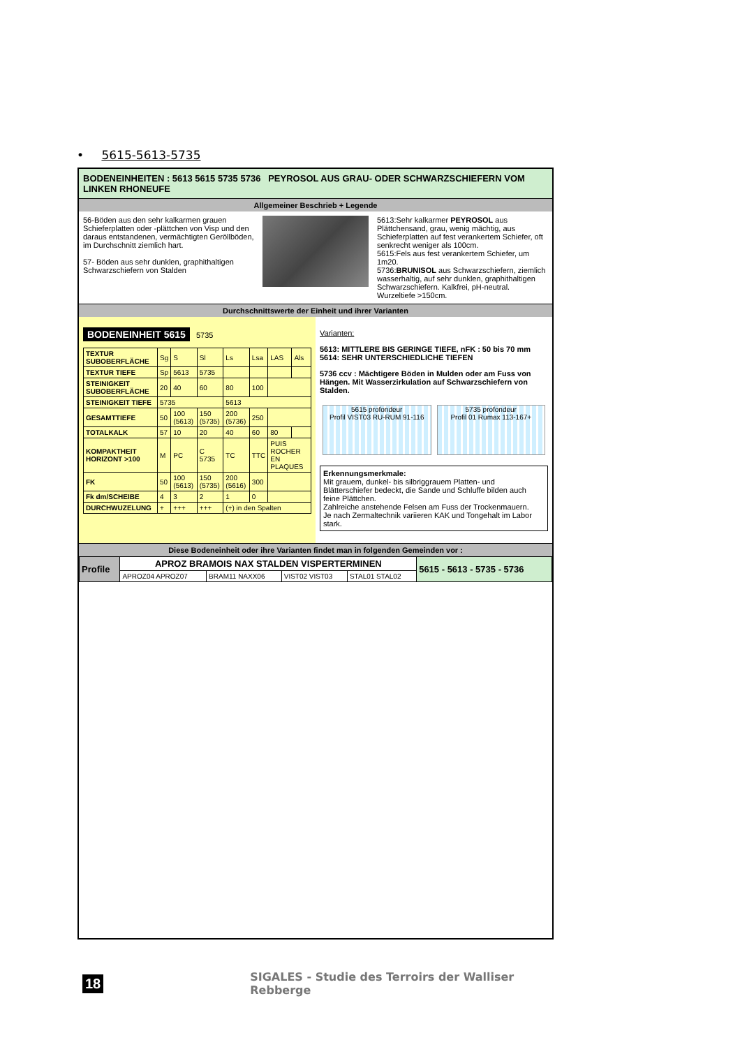• 5615-5613-5735
BODENEINHEITEN : 5613 5615 5735 5736 PEYROSOL AUS GRAU- ODER SCHWARZSCHIEFERN VOM LINKEN RHONEUFE
Allgemeiner Beschrieb + Legende
56-Böden aus den sehr kalkarmen grauen Schieferplatten oder -plättchen von Visp und den daraus entstandenen, vermächtigten Geröllböden, im Durchschnitt ziemlich hart.
57- Böden aus sehr dunklen, graphithaltigen Schwarzschiefern von Stalden
5613:Sehr kalkarmer PEYROSOL aus Plättchensand, grau, wenig mächtig, aus Schieferplatten auf fest verankertem Schiefer, oft senkrecht weniger als 100cm.
5615:Fels aus fest verankertem Schiefer, um 1m20.
5736:BRUNISOL aus Schwarzschiefern, ziemlich wasserhaltig, auf sehr dunklen, graphithaltigen Schwarzschiefern. Kalkfrei, pH-neutral. Wurzeltiefe >150cm.
Durchschnittswerte der Einheit und ihrer Varianten
BODENEINHEIT 5615 5735
| TEXTUR SUBOBERFLÄCHE | Sg | S | Sl | Ls | Lsa | LAS | Als |
| TEXTUR TIEFE | Sp | 5613 | 5735 | | | | |
| STEINIGKEIT SUBOBERFLÄCHE | 20 | 40 | 60 | 80 | 100 | | |
| STEINIGKEIT TIEFE | 5735 | | | 5613 | | | |
| GESAMTTIEFE | 50 | 100 (5613) | 150 (5735) | 200 (5736) | 250 | | |
| TOTALKALK | 57 | 10 | 20 | 40 | 60 | 80 | |
| KOMPAKTHEIT HORIZONT >100 | M | PC | C 5735 | TC | TTC | PUIS ROCHER EN PLAQUES | |
| FK | 50 | 100 (5613) | 150 (5735) | 200 (5616) | 300 | | |
| Fk dm/SCHEIBE | 4 | 3 | 2 | 1 | 0 | | |
| DURCHWUZELUNG | + | +++ | +++ | (+) in den Spalten | | | |
Varianten:
5613: MITTLERE BIS GERINGE TIEFE, nFK : 50 bis 70 mm
5614: SEHR UNTERSCHIEDLICHE TIEFEN
5736 ccv : Mächtigere Böden in Mulden oder am Fuss von Hängen. Mit Wasserzirkulation auf Schwarzschiefern von Stalden.
5615 profondeur
Profil VIST03 RU-RUM 91-116
5735 profondeur
Profil 01 Rumax 113-167+
Erkennungsmerkmale:
Mit grauem, dunkel- bis silbriggrauem Platten- und Blätterschiefer bedeckt, die Sande und Schluffe bilden auch feine Plättchen.
Zahlreiche anstehende Felsen am Fuss der Trockenmauern.
Je nach Zermaltechnik variieren KAK und Tongehalt im Labor stark.
Diese Bodeneinheit oder ihre Varianten findet man in folgenden Gemeinden vor :
| Profile | APROZ BRAMOIS NAX STALDEN VISPERTERMINEN | | | | 5615 - 5613 - 5735 - 5736 |
| | APROZ04 APROZ07 | BRAM11 NAXX06 | VIST02 VIST03 | STAL01 STAL02 | |
18 SIGALES - Studie des Terroirs der Walliser Rebberge